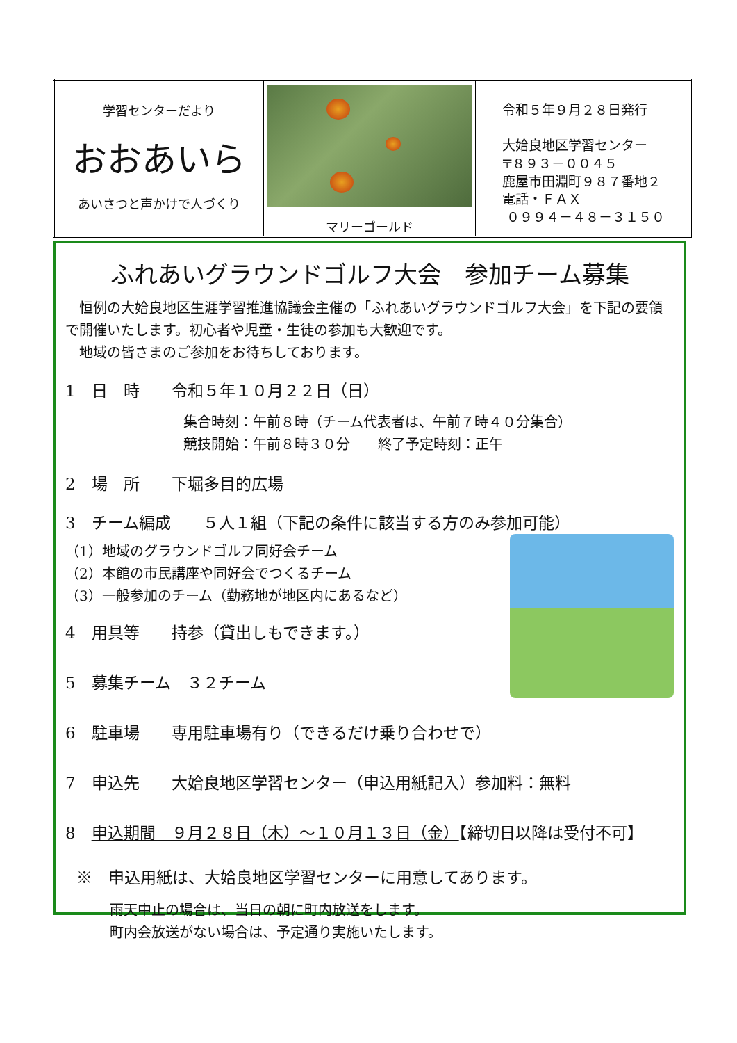| 学習センターだより おおあいら あいさつと声かけで人づくり | マリーゴールド | 令和５年９月２８日発行 大姶良地区学習センター 〒８９３－００４５ 鹿屋市田淵町９８７番地２ 電話・ＦＡＸ ０９９４－４８－３１５０ |
ふれあいグラウンドゴルフ大会　参加チーム募集
　恒例の大姶良地区生涯学習推進協議会主催の「ふれあいグラウンドゴルフ大会」を下記の要領で開催いたします。初心者や児童・生徒の参加も大歓迎です。
　地域の皆さまのご参加をお待ちしております。
1　日　時　　令和５年１０月２２日（日）
集合時刻：午前８時（チーム代表者は、午前７時４０分集合）
競技開始：午前８時３０分　　終了予定時刻：正午
2　場　所　　下堀多目的広場
3　チーム編成　　５人１組（下記の条件に該当する方のみ参加可能）
（1）地域のグラウンドゴルフ同好会チーム
（2）本館の市民講座や同好会でつくるチーム
（3）一般参加のチーム（勤務地が地区内にあるなど）
4　用具等　　持参（貸出しもできます。）
5　募集チーム　３２チーム
6　駐車場　　専用駐車場有り（できるだけ乗り合わせで）
7　申込先　　大姶良地区学習センター（申込用紙記入）参加料：無料
8　申込期間　９月２８日（木）～１０月１３日（金）【締切日以降は受付不可】
※　申込用紙は、大姶良地区学習センターに用意してあります。
雨天中止の場合は、当日の朝に町内放送をします。
町内会放送がない場合は、予定通り実施いたします。